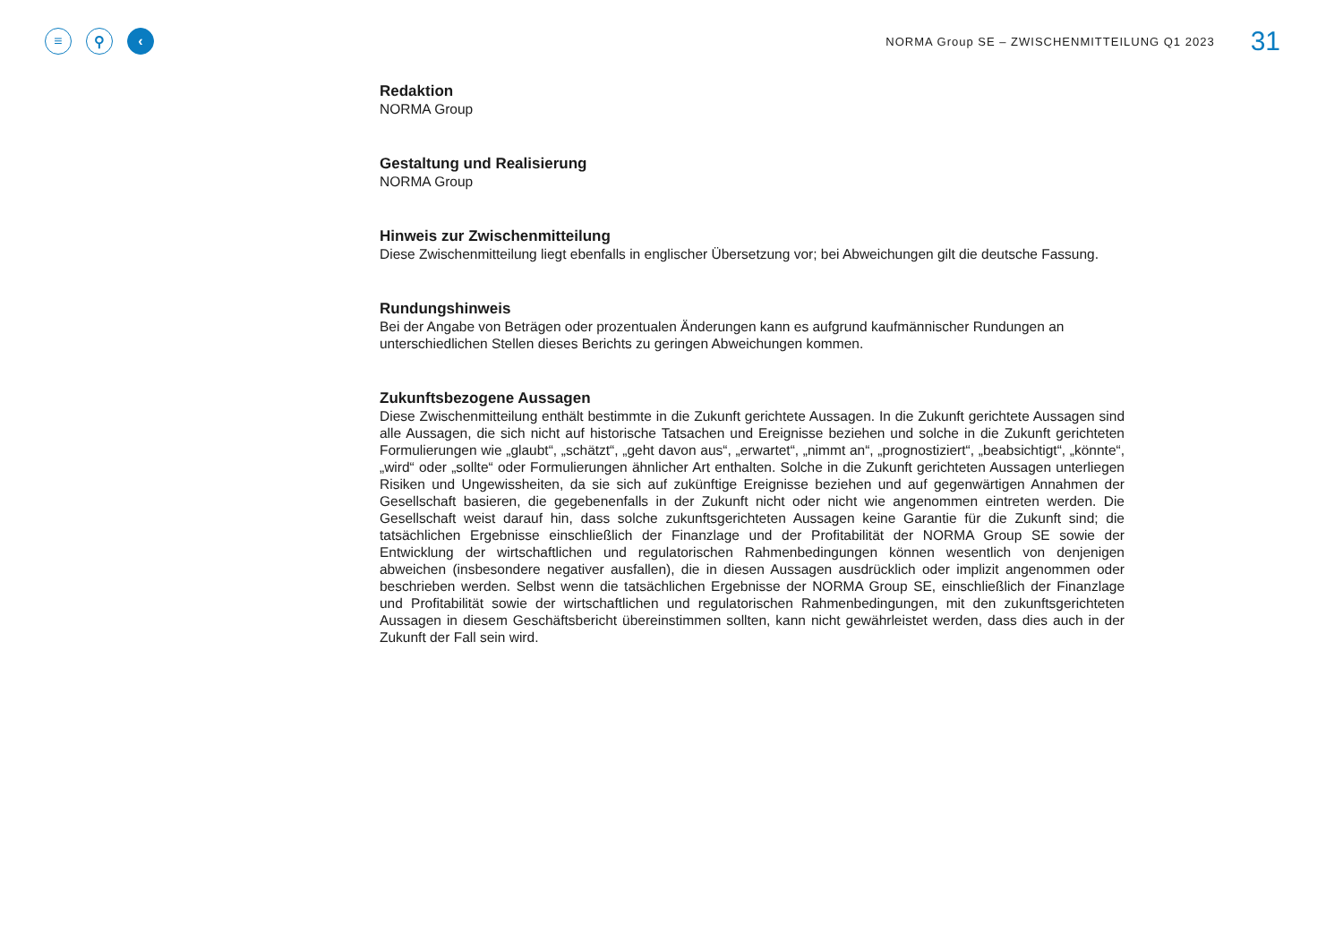≡ ⚲ ‹
NORMA Group SE – ZWISCHENMITTEILUNG Q1 2023
31
Redaktion
NORMA Group
Gestaltung und Realisierung
NORMA Group
Hinweis zur Zwischenmitteilung
Diese Zwischenmitteilung liegt ebenfalls in englischer Übersetzung vor; bei Abweichungen gilt die deutsche Fassung.
Rundungshinweis
Bei der Angabe von Beträgen oder prozentualen Änderungen kann es aufgrund kaufmännischer Rundungen an unterschiedlichen Stellen dieses Berichts zu geringen Abweichungen kommen.
Zukunftsbezogene Aussagen
Diese Zwischenmitteilung enthält bestimmte in die Zukunft gerichtete Aussagen. In die Zukunft gerichtete Aussagen sind alle Aussagen, die sich nicht auf historische Tatsachen und Ereignisse beziehen und solche in die Zukunft gerichteten Formulierungen wie „glaubt“, „schätzt“, „geht davon aus“, „erwartet“, „nimmt an“, „prognostiziert“, „beabsichtigt“, „könnte“, „wird“ oder „sollte“ oder Formulierungen ähnlicher Art enthalten. Solche in die Zukunft gerichteten Aussagen unterliegen Risiken und Ungewissheiten, da sie sich auf zukünftige Ereignisse beziehen und auf gegenwärtigen Annahmen der Gesellschaft basieren, die gegebenenfalls in der Zukunft nicht oder nicht wie angenommen eintreten werden. Die Gesellschaft weist darauf hin, dass solche zukunftsgerichteten Aussagen keine Garantie für die Zukunft sind; die tatsächlichen Ergebnisse einschließlich der Finanzlage und der Profitabilität der NORMA Group SE sowie der Entwicklung der wirtschaftlichen und regulatorischen Rahmenbedingungen können wesentlich von denjenigen abweichen (insbesondere negativer ausfallen), die in diesen Aussagen ausdrücklich oder implizit angenommen oder beschrieben werden. Selbst wenn die tatsächlichen Ergebnisse der NORMA Group SE, einschließlich der Finanzlage und Profitabilität sowie der wirtschaftlichen und regulatorischen Rahmenbedingungen, mit den zukunftsgerichteten Aussagen in diesem Geschäftsbericht übereinstimmen sollten, kann nicht gewährleistet werden, dass dies auch in der Zukunft der Fall sein wird.